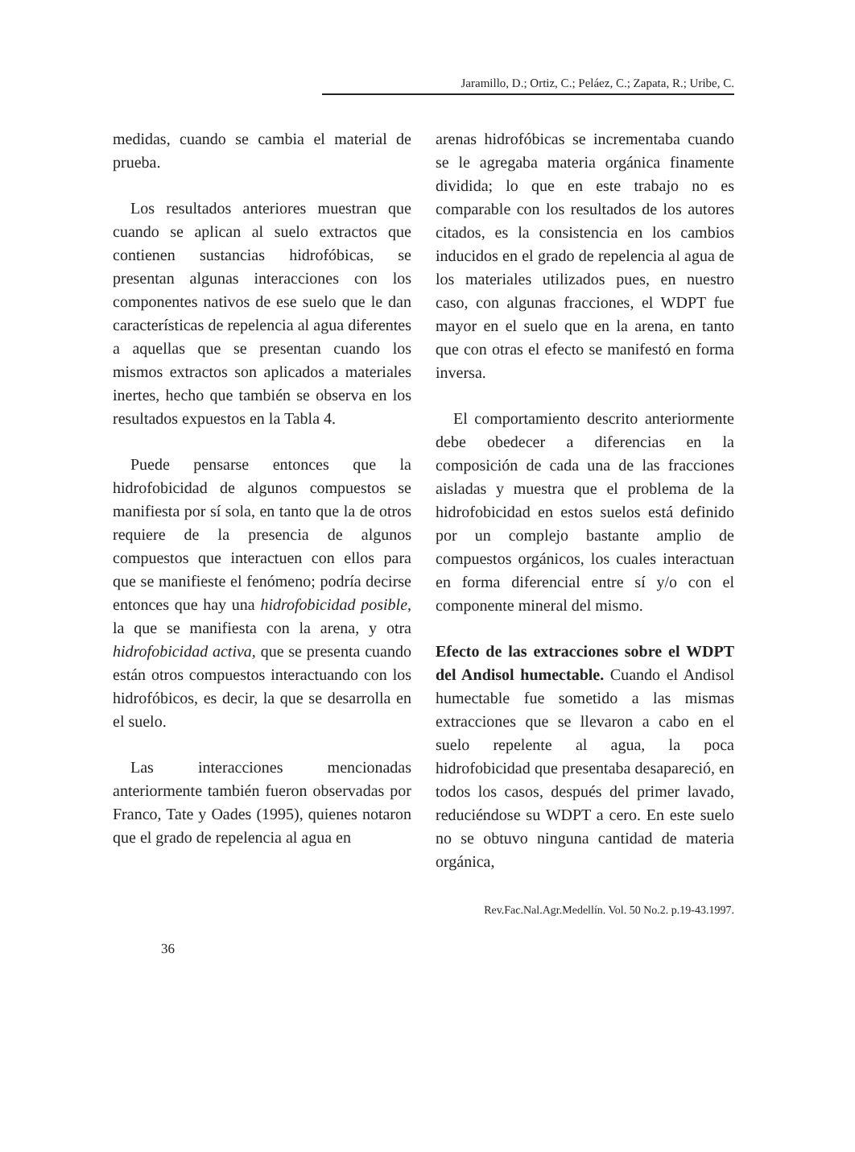Jaramillo, D.; Ortiz, C.; Peláez, C.; Zapata, R.; Uribe, C.
medidas, cuando se cambia el material de prueba.
Los resultados anteriores muestran que cuando se aplican al suelo extractos que contienen sustancias hidrofóbicas, se presentan algunas interacciones con los componentes nativos de ese suelo que le dan características de repelencia al agua diferentes a aquellas que se presentan cuando los mismos extractos son aplicados a materiales inertes, hecho que también se observa en los resultados expuestos en la Tabla 4.
Puede pensarse entonces que la hidrofobicidad de algunos compuestos se manifiesta por sí sola, en tanto que la de otros requiere de la presencia de algunos compuestos que interactuen con ellos para que se manifieste el fenómeno; podría decirse entonces que hay una hidrofobicidad posible, la que se manifiesta con la arena, y otra hidrofobicidad activa, que se presenta cuando están otros compuestos interactuando con los hidrofóbicos, es decir, la que se desarrolla en el suelo.
Las interacciones mencionadas anteriormente también fueron observadas por Franco, Tate y Oades (1995), quienes notaron que el grado de repelencia al agua en
arenas hidrofóbicas se incrementaba cuando se le agregaba materia orgánica finamente dividida; lo que en este trabajo no es comparable con los resultados de los autores citados, es la consistencia en los cambios inducidos en el grado de repelencia al agua de los materiales utilizados pues, en nuestro caso, con algunas fracciones, el WDPT fue mayor en el suelo que en la arena, en tanto que con otras el efecto se manifestó en forma inversa.
El comportamiento descrito anteriormente debe obedecer a diferencias en la composición de cada una de las fracciones aisladas y muestra que el problema de la hidrofobicidad en estos suelos está definido por un complejo bastante amplio de compuestos orgánicos, los cuales interactuan en forma diferencial entre sí y/o con el componente mineral del mismo.
Efecto de las extracciones sobre el WDPT del Andisol humectable. Cuando el Andisol humectable fue sometido a las mismas extracciones que se llevaron a cabo en el suelo repelente al agua, la poca hidrofobicidad que presentaba desapareció, en todos los casos, después del primer lavado, reduciéndose su WDPT a cero. En este suelo no se obtuvo ninguna cantidad de materia orgánica,
Rev.Fac.Nal.Agr.Medellín. Vol. 50 No.2. p.19-43.1997.
36